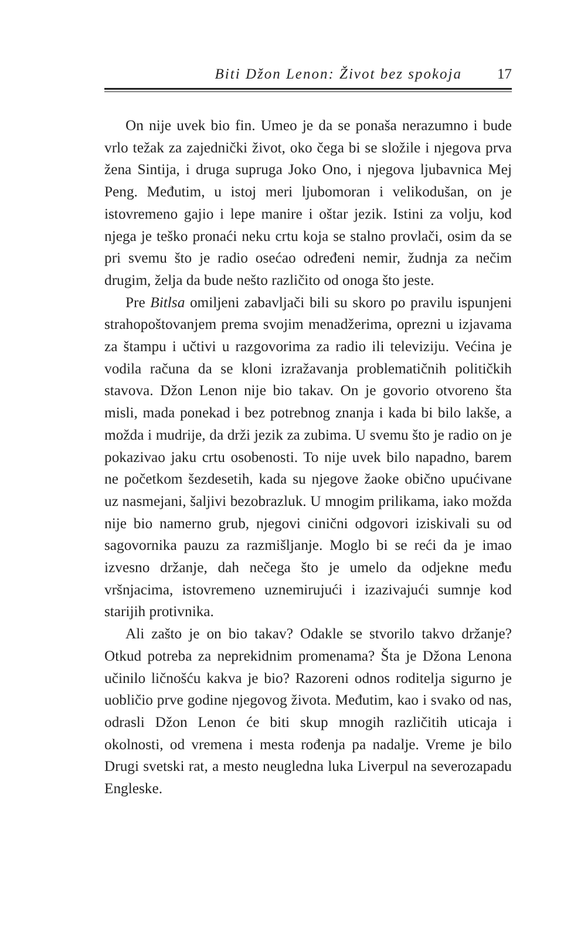Biti Džon Lenon: Život bez spokoja 17
On nije uvek bio fin. Umeo je da se ponaša nerazumno i bude vrlo težak za zajednički život, oko čega bi se složile i njegova prva žena Sintija, i druga supruga Joko Ono, i njegova ljubavnica Mej Peng. Međutim, u istoj meri ljubomoran i velikodušan, on je istovremeno gajio i lepe manire i oštar jezik. Istini za volju, kod njega je teško pronaći neku crtu koja se stalno provlači, osim da se pri svemu što je radio osećao određeni nemir, žudnja za nečim drugim, želja da bude nešto različito od onoga što jeste.
Pre Bitlsa omiljeni zabavljači bili su skoro po pravilu ispunjeni strahopoštovanjem prema svojim menadžerima, oprezni u izjavama za štampu i učtivi u razgovorima za radio ili televiziju. Većina je vodila računa da se kloni izražavanja problematičnih političkih stavova. Džon Lenon nije bio takav. On je govorio otvoreno šta misli, mada ponekad i bez potrebnog znanja i kada bi bilo lakše, a možda i mudrije, da drži jezik za zubima. U svemu što je radio on je pokazivao jaku crtu osobenosti. To nije uvek bilo napadno, barem ne početkom šezdesetih, kada su njegove žaoke obično upućivane uz nasmejani, šaljivi bezobrazluk. U mnogim prilikama, iako možda nije bio namerno grub, njegovi cinični odgovori iziskivali su od sagovornika pauzu za razmišljanje. Moglo bi se reći da je imao izvesno držanje, dah nečega što je umelo da odjekne među vršnjacima, istovremeno uznemirujući i izazivajući sumnje kod starijih protivnika.
Ali zašto je on bio takav? Odakle se stvorilo takvo držanje? Otkud potreba za neprekidnim promenama? Šta je Džona Lenona učinilo ličnošću kakva je bio? Razoreni odnos roditelja sigurno je uobličio prve godine njegovog života. Međutim, kao i svako od nas, odrasli Džon Lenon će biti skup mnogih različitih uticaja i okolnosti, od vremena i mesta rođenja pa nadalje. Vreme je bilo Drugi svetski rat, a mesto neugledna luka Liverpul na severozapadu Engleske.